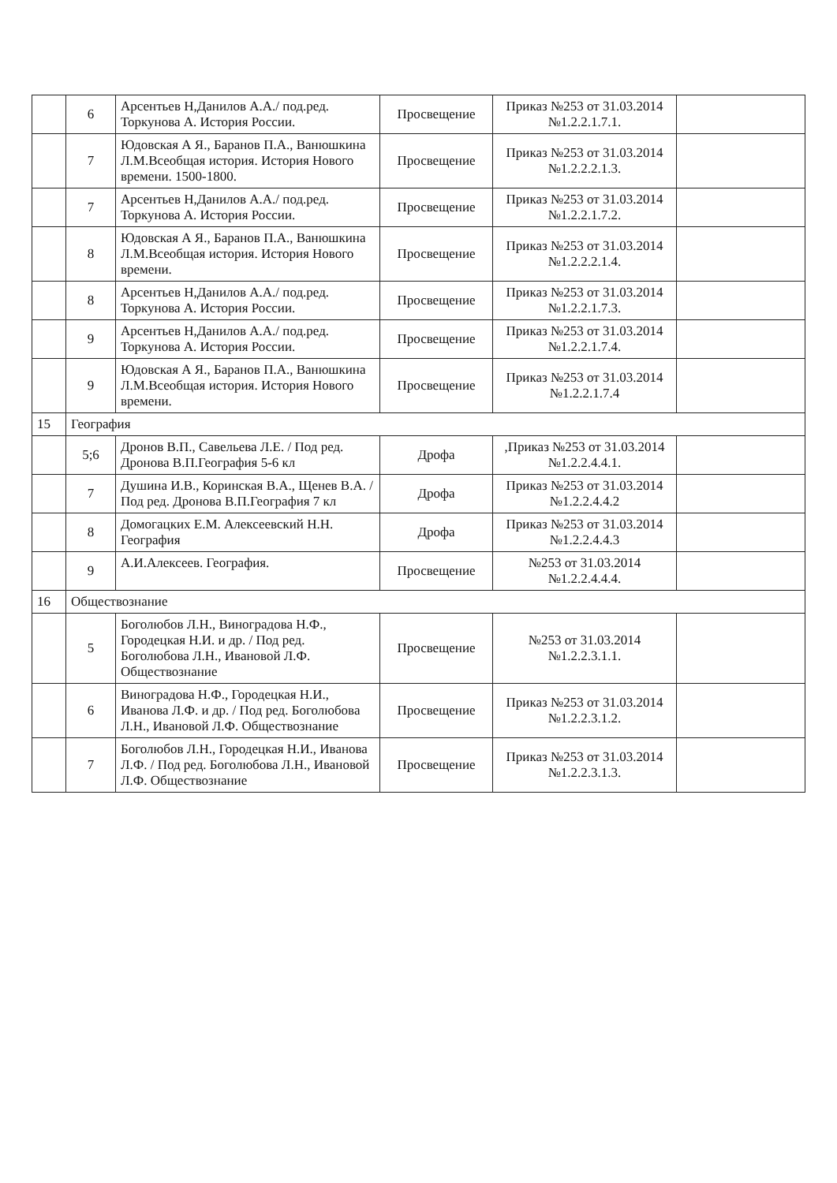| | 6 | Арсентьев Н,Данилов А.А./ под.ред. Торкунова А. История России. | Просвещение | Приказ №253 от 31.03.2014 №1.2.2.1.7.1. | |
| | 7 | Юдовская А Я., Баранов П.А., Ванюшкина Л.М.Всеобщая история. История Нового времени. 1500-1800. | Просвещение | Приказ №253 от 31.03.2014 №1.2.2.2.1.3. | |
| | 7 | Арсентьев Н,Данилов А.А./ под.ред. Торкунова А. История России. | Просвещение | Приказ №253 от 31.03.2014 №1.2.2.1.7.2. | |
| | 8 | Юдовская А Я., Баранов П.А., Ванюшкина Л.М.Всеобщая история. История Нового времени. | Просвещение | Приказ №253 от 31.03.2014 №1.2.2.2.1.4. | |
| | 8 | Арсентьев Н,Данилов А.А./ под.ред. Торкунова А. История России. | Просвещение | Приказ №253 от 31.03.2014 №1.2.2.1.7.3. | |
| | 9 | Арсентьев Н,Данилов А.А./ под.ред. Торкунова А. История России. | Просвещение | Приказ №253 от 31.03.2014 №1.2.2.1.7.4. | |
| | 9 | Юдовская А Я., Баранов П.А., Ванюшкина Л.М.Всеобщая история. История Нового времени. | Просвещение | Приказ №253 от 31.03.2014 №1.2.2.1.7.4 | |
| 15 | География | | | | |
| | 5;6 | Дронов В.П., Савельева Л.Е. / Под ред. Дронова В.П.География 5-6 кл | Дрофа | ,Приказ №253 от 31.03.2014 №1.2.2.4.4.1. | |
| | 7 | Душина И.В., Коринская В.А., Щенев В.А. / Под ред. Дронова В.П.География 7 кл | Дрофа | Приказ №253 от 31.03.2014 №1.2.2.4.4.2 | |
| | 8 | Домогацких Е.М. Алексеевский Н.Н. География | Дрофа | Приказ №253 от 31.03.2014 №1.2.2.4.4.3 | |
| | 9 | А.И.Алексеев. География. | Просвещение | №253 от 31.03.2014 №1.2.2.4.4.4. | |
| 16 | Обществознание | | | | |
| | 5 | Боголюбов Л.Н., Виноградова Н.Ф., Городецкая Н.И. и др. / Под ред. Боголюбова Л.Н., Ивановой Л.Ф. Обществознание | Просвещение | №253 от 31.03.2014 №1.2.2.3.1.1. | |
| | 6 | Виноградова Н.Ф., Городецкая Н.И., Иванова Л.Ф. и др. / Под ред. Боголюбова Л.Н., Ивановой Л.Ф. Обществознание | Просвещение | Приказ №253 от 31.03.2014 №1.2.2.3.1.2. | |
| | 7 | Боголюбов Л.Н., Городецкая Н.И., Иванова Л.Ф. / Под ред. Боголюбова Л.Н., Ивановой Л.Ф. Обществознание | Просвещение | Приказ №253 от 31.03.2014 №1.2.2.3.1.3. | |